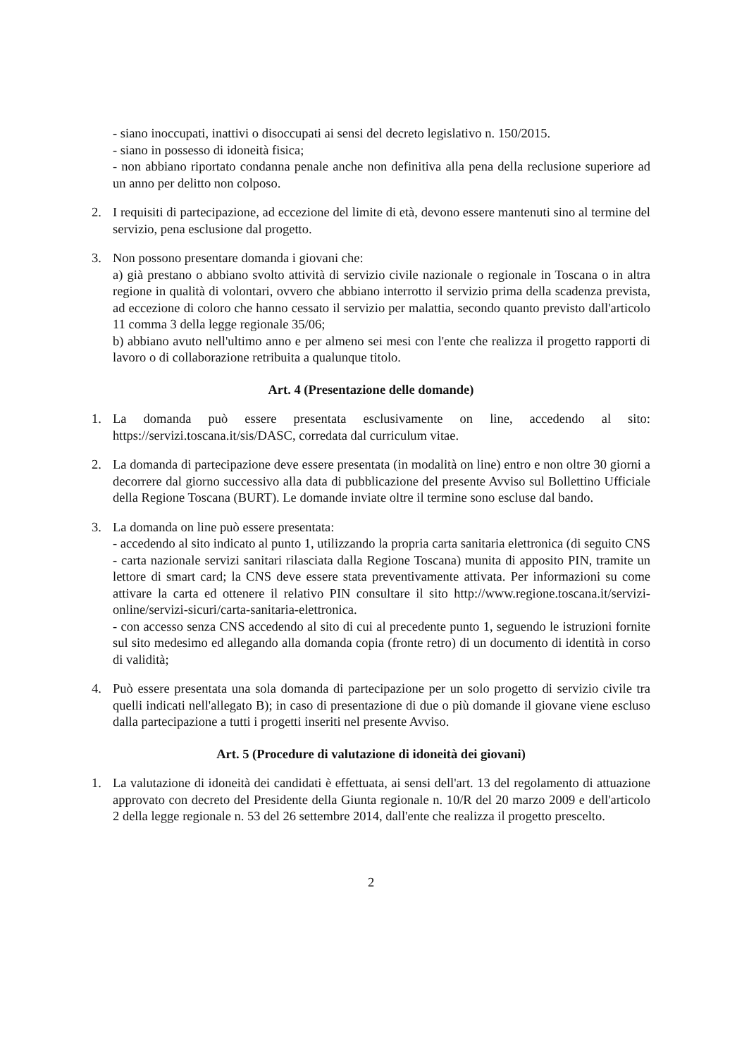- siano inoccupati, inattivi o disoccupati ai sensi del decreto legislativo n. 150/2015.
- siano in possesso di idoneità fisica;
- non abbiano riportato condanna penale anche non definitiva alla pena della reclusione superiore ad un anno per delitto non colposo.
2. I requisiti di partecipazione, ad eccezione del limite di età, devono essere mantenuti sino al termine del servizio, pena esclusione dal progetto.
3. Non possono presentare domanda i giovani che:
a) già prestano o abbiano svolto attività di servizio civile nazionale o regionale in Toscana o in altra regione in qualità di volontari, ovvero che abbiano interrotto il servizio prima della scadenza prevista, ad eccezione di coloro che hanno cessato il servizio per malattia, secondo quanto previsto dall'articolo 11 comma 3 della legge regionale 35/06;
b) abbiano avuto nell'ultimo anno e per almeno sei mesi con l'ente che realizza il progetto rapporti di lavoro o di collaborazione retribuita a qualunque titolo.
Art. 4 (Presentazione delle domande)
1. La domanda può essere presentata esclusivamente on line, accedendo al sito: https://servizi.toscana.it/sis/DASC, corredata dal curriculum vitae.
2. La domanda di partecipazione deve essere presentata (in modalità on line) entro e non oltre 30 giorni a decorrere dal giorno successivo alla data di pubblicazione del presente Avviso sul Bollettino Ufficiale della Regione Toscana (BURT). Le domande inviate oltre il termine sono escluse dal bando.
3. La domanda on line può essere presentata:
- accedendo al sito indicato al punto 1, utilizzando la propria carta sanitaria elettronica (di seguito CNS - carta nazionale servizi sanitari rilasciata dalla Regione Toscana) munita di apposito PIN, tramite un lettore di smart card; la CNS deve essere stata preventivamente attivata. Per informazioni su come attivare la carta ed ottenere il relativo PIN consultare il sito http://www.regione.toscana.it/servizi-online/servizi-sicuri/carta-sanitaria-elettronica.
- con accesso senza CNS accedendo al sito di cui al precedente punto 1, seguendo le istruzioni fornite sul sito medesimo ed allegando alla domanda copia (fronte retro) di un documento di identità in corso di validità;
4. Può essere presentata una sola domanda di partecipazione per un solo progetto di servizio civile tra quelli indicati nell'allegato B); in caso di presentazione di due o più domande il giovane viene escluso dalla partecipazione a tutti i progetti inseriti nel presente Avviso.
Art. 5 (Procedure di valutazione di idoneità dei giovani)
1. La valutazione di idoneità dei candidati è effettuata, ai sensi dell'art. 13 del regolamento di attuazione approvato con decreto del Presidente della Giunta regionale n. 10/R del 20 marzo 2009 e dell'articolo 2 della legge regionale n. 53 del 26 settembre 2014, dall'ente che realizza il progetto prescelto.
2